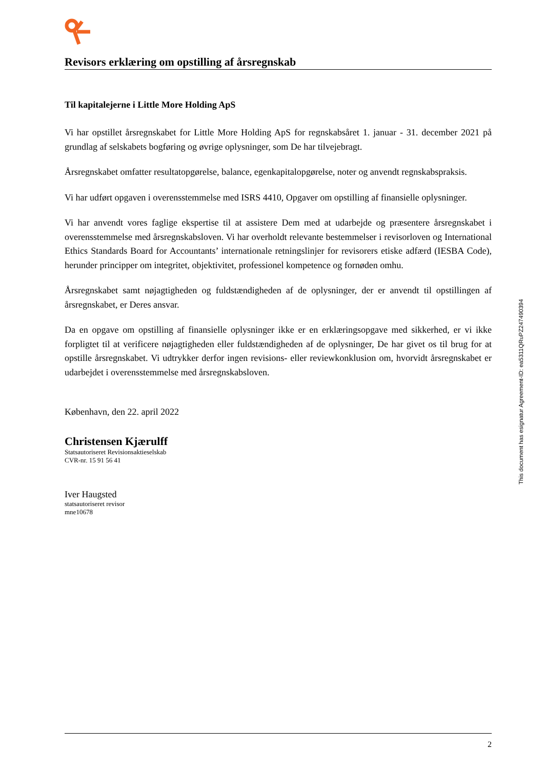Revisors erklæring om opstilling af årsregnskab
Til kapitalejerne i Little More Holding ApS
Vi har opstillet årsregnskabet for Little More Holding ApS for regnskabsåret 1. januar - 31. december 2021 på grundlag af selskabets bogføring og øvrige oplysninger, som De har tilvejebragt.
Årsregnskabet omfatter resultatopgørelse, balance, egenkapitalopgørelse, noter og anvendt regnskabs­praksis.
Vi har udført opgaven i overensstemmelse med ISRS 4410, Opgaver om opstilling af finansielle oplys­ninger.
Vi har anvendt vores faglige ekspertise til at assistere Dem med at udarbejde og præsentere årsregnskabet i overensstemmelse med årsregnskabsloven. Vi har overholdt relevante bestemmelser i revisorloven og International Ethics Standards Board for Accountants’ internationale retningslinjer for revisorers etiske adfærd (IESBA Code), herunder principper om integritet, objektivitet, professionel kompetence og fornø­den omhu.
Årsregnskabet samt nøjagtigheden og fuldstændigheden af de oplysninger, der er anvendt til opstillingen af årsregnskabet, er Deres ansvar.
Da en opgave om opstilling af finansielle oplysninger ikke er en erklæringsopgave med sikkerhed, er vi ikke forpligtet til at verificere nøjagtigheden eller fuldstændigheden af de oplysninger, De har givet os til brug for at opstille årsregnskabet. Vi udtrykker derfor ingen revisions- eller reviewkonklusion om, hvor­vidt årsregnskabet er udarbejdet i overensstemmelse med årsregnskabsloven.
København, den 22. april 2022
Christensen Kjærulff
Statsautoriseret Revisionsaktieselskab
CVR-nr. 15 91 56 41
Iver Haugsted
statsautoriseret revisor
mne10678
This document has esignatur Agreement-ID: ea5311QRuPZ247490394
2